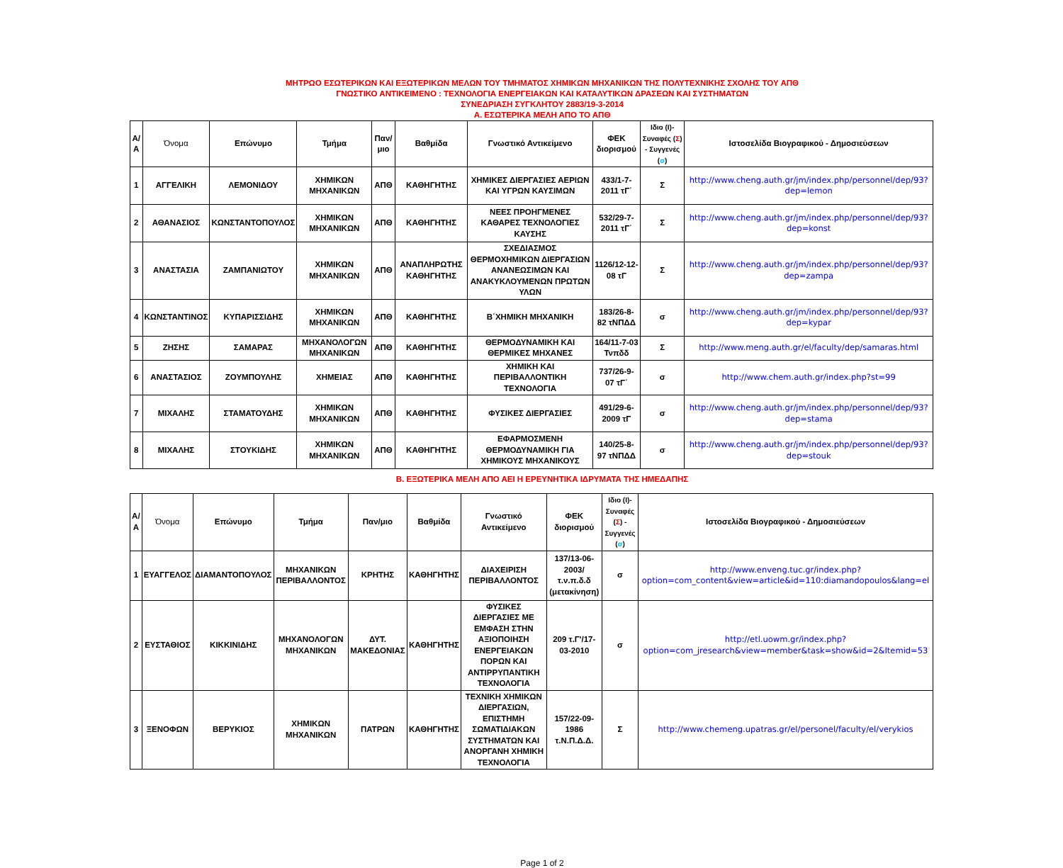ΜΗΤΡΩΟ ΕΣΩΤΕΡΙΚΩΝ ΚΑΙ ΕΞΩΤΕΡΙΚΩΝ ΜΕΛΩΝ ΤΟΥ ΤΜΗΜΑΤΟΣ ΧΗΜΙΚΩΝ ΜΗΧΑΝΙΚΩΝ ΤΗΣ ΠΟΛΥΤΕΧΝΙΚΗΣ ΣΧΟΛΗΣ ΤΟΥ ΑΠΘ
ΓΝΩΣΤΙΚΟ ΑΝΤΙΚΕΙΜΕΝΟ : ΤΕΧΝΟΛΟΓΙΑ ΕΝΕΡΓΕΙΑΚΩΝ ΚΑΙ ΚΑΤΑΛΥΤΙΚΩΝ ΔΡΑΣΕΩΝ ΚΑΙ ΣΥΣΤΗΜΑΤΩΝ
ΣΥΝΕΔΡΙΑΣΗ ΣΥΓΚΛΗΤΟΥ 2883/19-3-2014
Α. ΕΣΩΤΕΡΙΚΑ ΜΕΛΗ ΑΠΟ ΤΟ ΑΠΘ
| Α/Α | Όνομα | Επώνυμο | Τμήμα | Παν/μιο | Βαθμίδα | Γνωστικό Αντικείμενο | ΦΕΚ διορισμού | Ιδιο (Ι)- Συναφές ( Σ ) - Συγγενές ( σ ) | Ιστοσελίδα Βιογραφικού - Δημοσιεύσεων |
| --- | --- | --- | --- | --- | --- | --- | --- | --- | --- |
| 1 | ΑΓΓΕΛΙΚΗ | ΛΕΜΟΝΙΔΟΥ | ΧΗΜΙΚΩΝ ΜΗΧΑΝΙΚΩΝ | ΑΠΘ | ΚΑΘΗΓΗΤΗΣ | ΧΗΜΙΚΕΣ ΔΙΕΡΓΑΣΙΕΣ ΑΕΡΙΩΝ ΚΑΙ ΥΓΡΩΝ ΚΑΥΣΙΜΩΝ | 433/1-7-2011 τΓ΄ | Σ | http://www.cheng.auth.gr/jm/index.php/personnel/dep/93?dep=lemon |
| 2 | ΑΘΑΝΑΣΙΟΣ | ΚΩΝΣΤΑΝΤΟΠΟΥΛΟΣ | ΧΗΜΙΚΩΝ ΜΗΧΑΝΙΚΩΝ | ΑΠΘ | ΚΑΘΗΓΗΤΗΣ | ΝΕΕΣ ΠΡΟΗΓΜΕΝΕΣ ΚΑΘΑΡΕΣ ΤΕΧΝΟΛΟΓΙΕΣ ΚΑΥΣΗΣ | 532/29-7-2011 τΓ΄ | Σ | http://www.cheng.auth.gr/jm/index.php/personnel/dep/93?dep=konst |
| 3 | ΑΝΑΣΤΑΣΙΑ | ΖΑΜΠΑΝΙΩΤΟΥ | ΧΗΜΙΚΩΝ ΜΗΧΑΝΙΚΩΝ | ΑΠΘ | ΑΝΑΠΛΗΡΩΤΗΣ ΚΑΘΗΓΗΤΗΣ | ΣΧΕΔΙΑΣΜΟΣ ΘΕΡΜΟΧΗΜΙΚΩΝ ΔΙΕΡΓΑΣΙΩΝ ΑΝΑΝΕΩΣΙΜΩΝ ΚΑΙ ΑΝΑΚΥΚΛΟΥΜΕΝΩΝ ΠΡΩΤΩΝ ΥΛΩΝ | 1126/12-12-08 τΓ | Σ | http://www.cheng.auth.gr/jm/index.php/personnel/dep/93?dep=zampa |
| 4 | ΚΩΝΣΤΑΝΤΙΝΟΣ | ΚΥΠΑΡΙΣΣΙΔΗΣ | ΧΗΜΙΚΩΝ ΜΗΧΑΝΙΚΩΝ | ΑΠΘ | ΚΑΘΗΓΗΤΗΣ | Β΄ΧΗΜΙΚΗ ΜΗΧΑΝΙΚΗ | 183/26-8-82 τΝΠΔΔ | σ | http://www.cheng.auth.gr/jm/index.php/personnel/dep/93?dep=kypar |
| 5 | ΖΗΣΗΣ | ΣΑΜΑΡΑΣ | ΜΗΧΑΝΟΛΟΓΩΝ ΜΗΧΑΝΙΚΩΝ | ΑΠΘ | ΚΑΘΗΓΗΤΗΣ | ΘΕΡΜΟΔΥΝΑΜΙΚΗ ΚΑΙ ΘΕΡΜΙΚΕΣ ΜΗΧΑΝΕΣ | 164/11-7-03 Τνπδδ | Σ | http://www.meng.auth.gr/el/faculty/dep/samaras.html |
| 6 | ΑΝΑΣΤΑΣΙΟΣ | ΖΟΥΜΠΟΥΛΗΣ | ΧΗΜΕΙΑΣ | ΑΠΘ | ΚΑΘΗΓΗΤΗΣ | ΧΗΜΙΚΗ ΚΑΙ ΠΕΡΙΒΑΛΛΟΝΤΙΚΗ ΤΕΧΝΟΛΟΓΙΑ | 737/26-9-07 τΓ΄ | σ | http://www.chem.auth.gr/index.php?st=99 |
| 7 | ΜΙΧΑΛΗΣ | ΣΤΑΜΑΤΟΥΔΗΣ | ΧΗΜΙΚΩΝ ΜΗΧΑΝΙΚΩΝ | ΑΠΘ | ΚΑΘΗΓΗΤΗΣ | ΦΥΣΙΚΕΣ ΔΙΕΡΓΑΣΙΕΣ | 491/29-6-2009 τΓ | σ | http://www.cheng.auth.gr/jm/index.php/personnel/dep/93?dep=stama |
| 8 | ΜΙΧΑΛΗΣ | ΣΤΟΥΚΙΔΗΣ | ΧΗΜΙΚΩΝ ΜΗΧΑΝΙΚΩΝ | ΑΠΘ | ΚΑΘΗΓΗΤΗΣ | ΕΦΑΡΜΟΣΜΕΝΗ ΘΕΡΜΟΔΥΝΑΜΙΚΗ ΓΙΑ ΧΗΜΙΚΟΥΣ ΜΗΧΑΝΙΚΟΥΣ | 140/25-8-97 τΝΠΔΔ | σ | http://www.cheng.auth.gr/jm/index.php/personnel/dep/93?dep=stouk |
Β. ΕΞΩΤΕΡΙΚΑ ΜΕΛΗ ΑΠΟ ΑΕΙ Η ΕΡΕΥΝΗΤΙΚΑ ΙΔΡΥΜΑΤΑ ΤΗΣ ΗΜΕΔΑΠΗΣ
| Α/Α | Όνομα | Επώνυμο | Τμήμα | Παν/μιο | Βαθμίδα | Γνωστικό Αντικείμενο | ΦΕΚ διορισμού | Ιδιο (Ι)- Συναφές ( Σ ) - Συγγενές ( σ ) | Ιστοσελίδα Βιογραφικού - Δημοσιεύσεων |
| --- | --- | --- | --- | --- | --- | --- | --- | --- | --- |
| 1 | ΕΥΑΓΓΕΛΟΣ | ΔΙΑΜΑΝΤΟΠΟΥΛΟΣ | ΜΗΧΑΝΙΚΩΝ ΠΕΡΙΒΑΛΛΟΝΤΟΣ | ΚΡΗΤΗΣ | ΚΑΘΗΓΗΤΗΣ | ΔΙΑΧΕΙΡΙΣΗ ΠΕΡΙΒΑΛΛΟΝΤΟΣ | 137/13-06-2003/τ.ν.π.δ.δ (μετακίνηση) | σ | http://www.enveng.tuc.gr/index.php?option=com_content&view=article&id=110:diamandopoulos&lang=el |
| 2 | ΕΥΣΤΑΘΙΟΣ | ΚΙΚΚΙΝΙΔΗΣ | ΜΗΧΑΝΟΛΟΓΩΝ ΜΗΧΑΝΙΚΩΝ | ΔΥΤ. ΜΑΚΕΔΟΝΙΑΣ | ΚΑΘΗΓΗΤΗΣ | ΦΥΣΙΚΕΣ ΔΙΕΡΓΑΣΙΕΣ ΜΕ ΕΜΦΑΣΗ ΣΤΗΝ ΑΞΙΟΠΟΙΗΣΗ ΕΝΕΡΓΕΙΑΚΩΝ ΠΟΡΩΝ ΚΑΙ ΑΝΤΙΡΡΥΠΑΝΤΙΚΗ ΤΕΧΝΟΛΟΓΙΑ | 209 τ.Γ'/17-03-2010 | σ | http://etl.uowm.gr/index.php?option=com_jresearch&view=member&task=show&id=2&Itemid=53 |
| 3 | ΞΕΝΟΦΩΝ | ΒΕΡΥΚΙΟΣ | ΧΗΜΙΚΩΝ ΜΗΧΑΝΙΚΩΝ | ΠΑΤΡΩΝ | ΚΑΘΗΓΗΤΗΣ | ΤΕΧΝΙΚΗ ΧΗΜΙΚΩΝ ΔΙΕΡΓΑΣΙΩΝ, ΕΠΙΣΤΗΜΗ ΣΩΜΑΤΙΔΙΑΚΩΝ ΣΥΣΤΗΜΑΤΩΝ ΚΑΙ ΑΝΟΡΓΑΝΗ ΧΗΜΙΚΗ ΤΕΧΝΟΛΟΓΙΑ | 157/22-09-1986 τ.Ν.Π.Δ.Δ. | Σ | http://www.chemeng.upatras.gr/el/personel/faculty/el/verykios |
Page 1 of 2